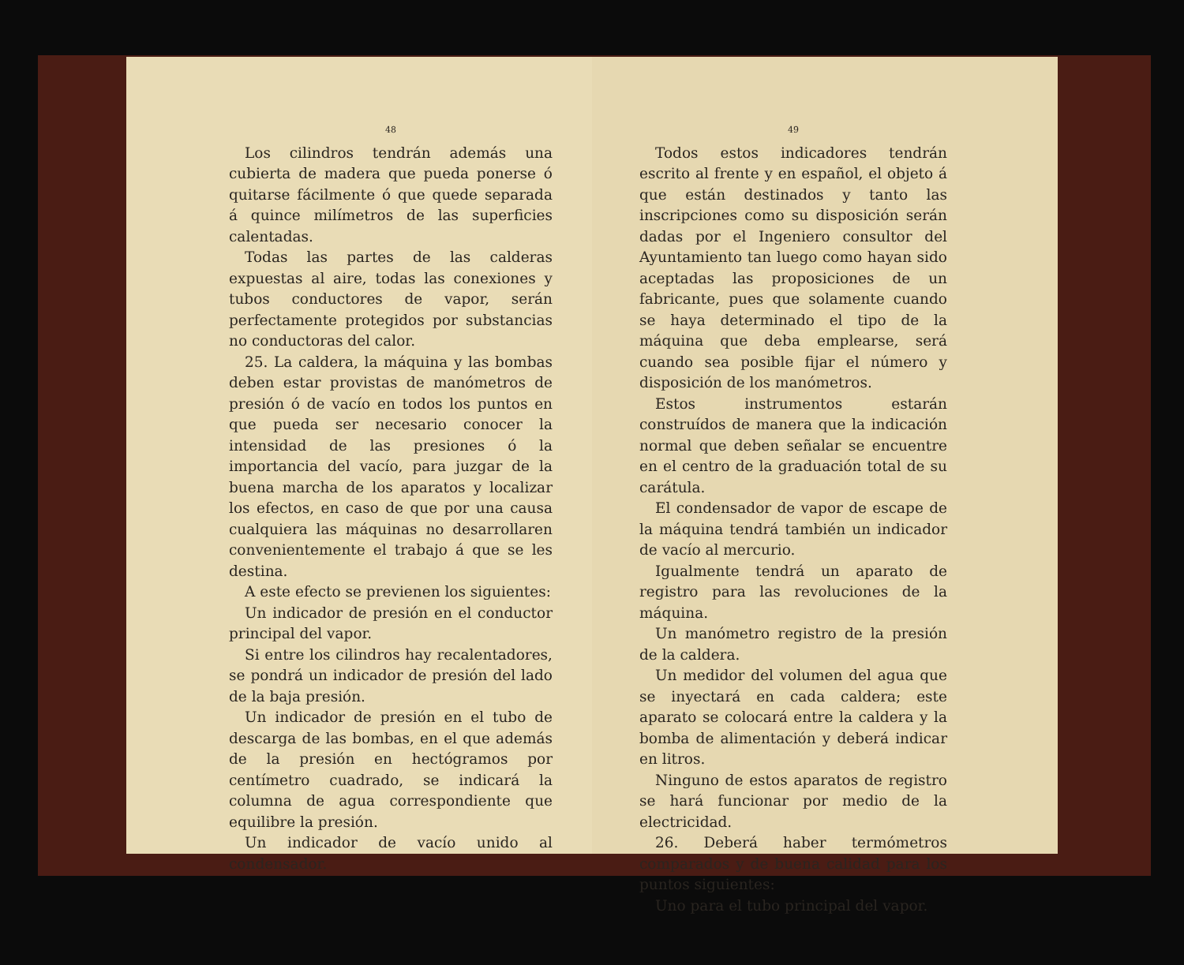48
Los cilindros tendrán además una cubierta de madera que pueda ponerse ó quitarse fácilmente ó que quede separada á quince milímetros de las superficies calentadas.
Todas las partes de las calderas expuestas al aire, todas las conexiones y tubos conductores de vapor, serán perfectamente protegidos por substancias no conductoras del calor.
25. La caldera, la máquina y las bombas deben estar provistas de manómetros de presión ó de vacío en todos los puntos en que pueda ser necesario conocer la intensidad de las presiones ó la importancia del vacío, para juzgar de la buena marcha de los aparatos y localizar los efectos, en caso de que por una causa cualquiera las máquinas no desarrollaren convenientemente el trabajo á que se les destina.
A este efecto se previenen los siguientes:
Un indicador de presión en el conductor principal del vapor.
Si entre los cilindros hay recalentadores, se pondrá un indicador de presión del lado de la baja presión.
Un indicador de presión en el tubo de descarga de las bombas, en el que además de la presión en hectógramos por centímetro cuadrado, se indicará la columna de agua correspondiente que equilibre la presión.
Un indicador de vacío unido al condensador.
49
Todos estos indicadores tendrán escrito al frente y en español, el objeto á que están destinados y tanto las inscripciones como su disposición serán dadas por el Ingeniero consultor del Ayuntamiento tan luego como hayan sido aceptadas las proposiciones de un fabricante, pues que solamente cuando se haya determinado el tipo de la máquina que deba emplearse, será cuando sea posible fijar el número y disposición de los manómetros.
Estos instrumentos estarán construídos de manera que la indicación normal que deben señalar se encuentre en el centro de la graduación total de su carátula.
El condensador de vapor de escape de la máquina tendrá también un indicador de vacío al mercurio.
Igualmente tendrá un aparato de registro para las revoluciones de la máquina.
Un manómetro registro de la presión de la caldera.
Un medidor del volumen del agua que se inyectará en cada caldera; este aparato se colocará entre la caldera y la bomba de alimentación y deberá indicar en litros.
Ninguno de estos aparatos de registro se hará funcionar por medio de la electricidad.
26. Deberá haber termómetros comparados y de buena calidad para los puntos siguientes:
Uno para el tubo principal del vapor.